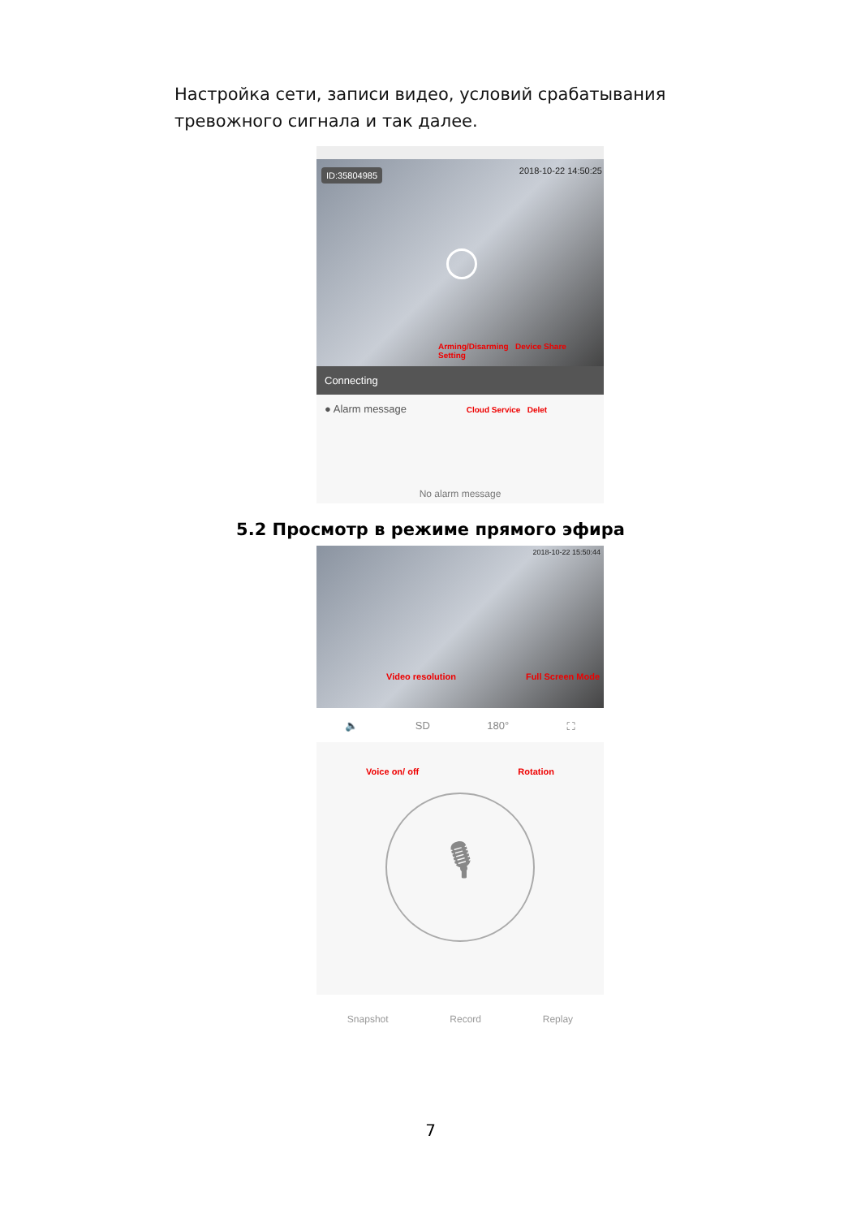Настройка сети, записи видео, условий срабатывания тревожного сигнала и так далее.
ID:35804985 2018-10-22 14:50:25
Arming/Disarming Device Share Setting
Connecting
● Alarm message Cloud Service Delet
No alarm message
5.2 Просмотр в режиме прямого эфира
2018-10-22 15:50:44
Video resolution Full Screen Mode
🔈 SD 180° ⛶
Voice on/ off Rotation
🎙
Snapshot Record Replay
7